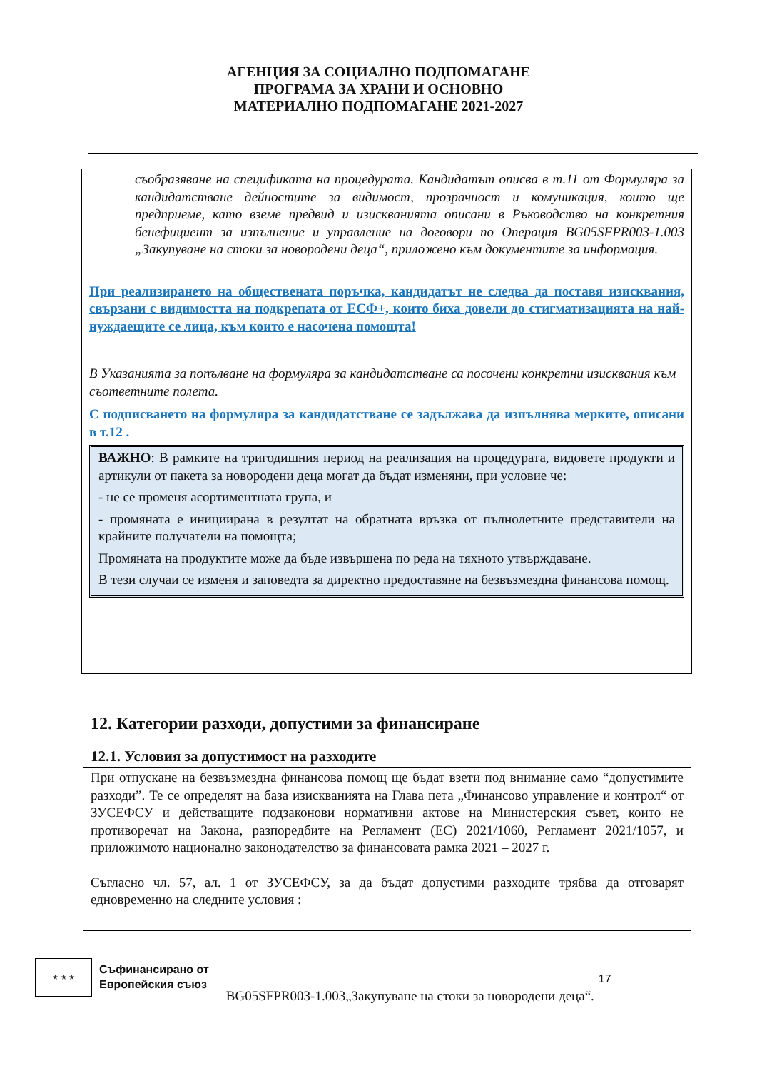АГЕНЦИЯ ЗА СОЦИАЛНО ПОДПОМАГАНЕ
ПРОГРАМА ЗА ХРАНИ И ОСНОВНО
МАТЕРИАЛНО ПОДПОМАГАНЕ 2021-2027
съобразяване на спецификата на процедурата. Кандидатът описва в т.11 от Формуляра за кандидатстване дейностите за видимост, прозрачност и комуникация, които ще предприеме, като вземе предвид и изискванията описани в Ръководство на конкретния бенефициент за изпълнение и управление на договори по Операция BG05SFPR003-1.003 „Закупуване на стоки за новородени деца“, приложено към документите за информация.
При реализирането на обществената поръчка, кандидатът не следва да поставя изисквания, свързани с видимостта на подкрепата от ЕСФ+, които биха довели до стигматизацията на най- нуждаещите се лица, към които е насочена помощта!
В Указанията за попълване на формуляра за кандидатстване са посочени конкретни изисквания към съответните полета.
С подписването на формуляра за кандидатстване се задължава да изпълнява мерките, описани в т.12 .
ВАЖНО: В рамките на тригодишния период на реализация на процедурата, видовете продукти и артикули от пакета за новородени деца могат да бъдат изменяни, при условие че:
- не се променя асортиментната група, и
- промяната е инициирана в резултат на обратната връзка от пълнолетните представители на крайните получатели на помощта;
Промяната на продуктите може да бъде извършена по реда на тяхното утвърждаване.
В тези случаи се изменя и заповедта за директно предоставяне на безвъзмездна финансова помощ.
12. Категории разходи, допустими за финансиране
12.1. Условия за допустимост на разходите
При отпускане на безвъзмездна финансова помощ ще бъдат взети под внимание само “допустимите разходи”. Те се определят на база изискванията на Глава пета „Финансово управление и контрол“ от ЗУСЕФСУ и действащите подзаконови нормативни актове на Министерския съвет, които не противоречат на Закона, разпоредбите на Регламент (ЕС) 2021/1060, Регламент 2021/1057, и приложимото национално законодателство за финансовата рамка 2021 – 2027 г.
Съгласно чл. 57, ал. 1 от ЗУСЕФСУ, за да бъдат допустими разходите трябва да отговарят едновременно на следните условия :
★ ★ ★
Съфинансирано от
Европейския съюз
BG05SFPR003-1.003„Закупуване на стоки за новородени деца“.
17